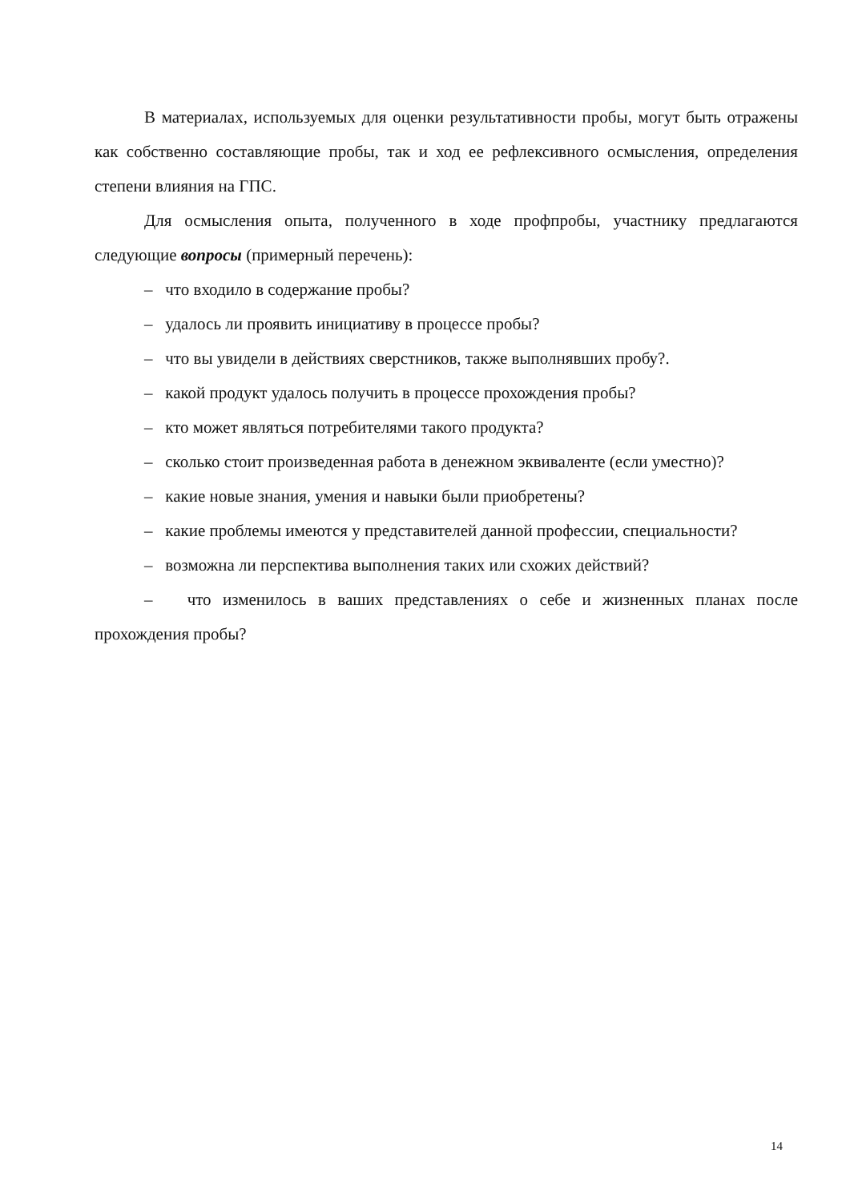В материалах, используемых для оценки результативности пробы, могут быть отражены как собственно составляющие пробы, так и ход ее рефлексивного осмысления, определения степени влияния на ГПС.
Для осмысления опыта, полученного в ходе профпробы, участнику предлагаются следующие вопросы (примерный перечень):
– что входило в содержание пробы?
– удалось ли проявить инициативу в процессе пробы?
– что вы увидели в действиях сверстников, также выполнявших пробу?.
– какой продукт удалось получить в процессе прохождения пробы?
– кто может являться потребителями такого продукта?
– сколько стоит произведенная работа в денежном эквиваленте (если уместно)?
– какие новые знания, умения и навыки были приобретены?
– какие проблемы имеются у представителей данной профессии, специальности?
– возможна ли перспектива выполнения таких или схожих действий?
– что изменилось в ваших представлениях о себе и жизненных планах после прохождения пробы?
14